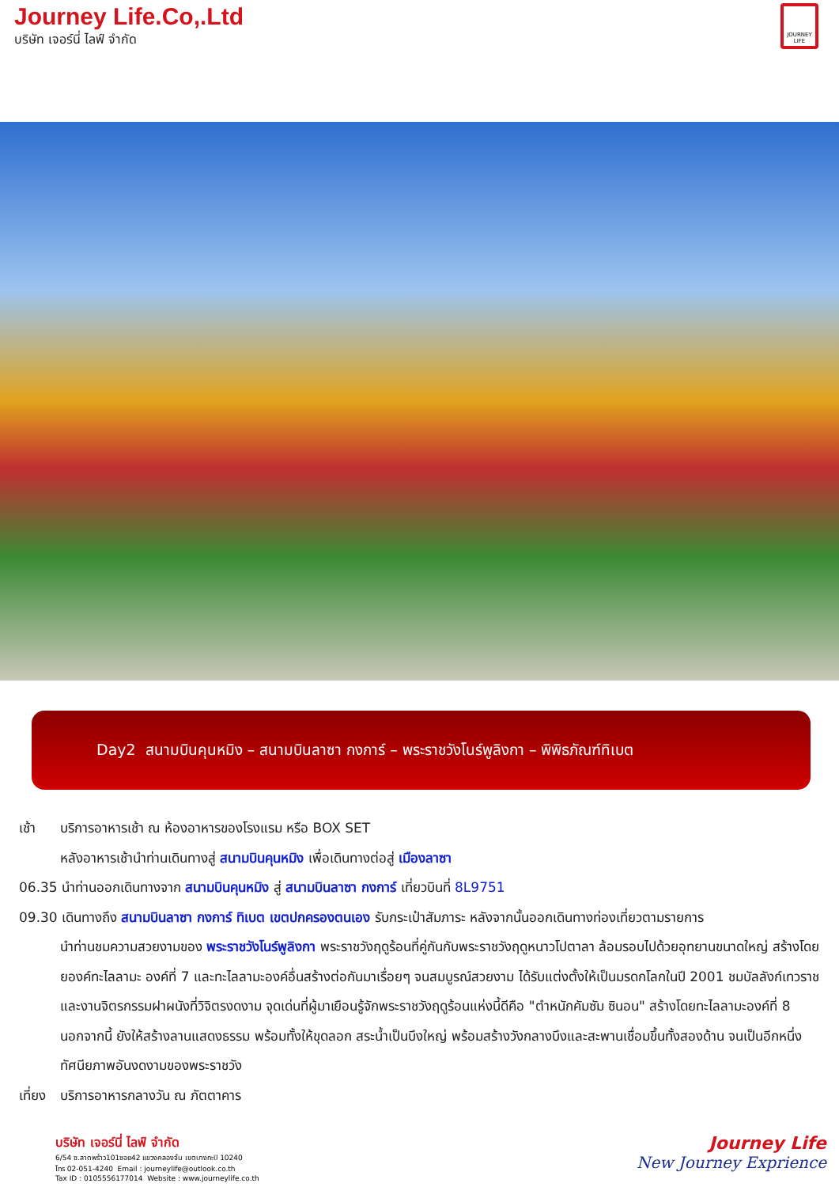Journey Life.Co,.Ltd
บริษัท เจอร์นี่ ไลฟ์ จำกัด
JOURNEY LIFE
Day2 สนามบินคุนหมิง – สนามบินลาซา กงการ์ – พระราชวังโนร์พูลิงกา – พิพิธภัณฑ์ทิเบต
เช้า บริการอาหารเช้า ณ ห้องอาหารของโรงแรม หรือ BOX SET
หลังอาหารเช้านำท่านเดินทางสู่ สนามบินคุนหมิง เพื่อเดินทางต่อสู่ เมืองลาซา
06.35 นำท่านออกเดินทางจาก สนามบินคุนหมิง สู่ สนามบินลาซา กงการ์ เที่ยวบินที่ 8L9751
09.30 เดินทางถึง สนามบินลาซา กงการ์ ทิเบต เขตปกครองตนเอง รับกระเป๋าสัมภาระ หลังจากนั้นออกเดินทางท่องเที่ยวตามรายการ
นำท่านชมความสวยงามของ พระราชวังโนร์พูลิงกา พระราชวังฤดูร้อนที่คู่กันกับพระราชวังฤดูหนาวโปตาลา ล้อมรอบไปด้วยอุทยานขนาดใหญ่ สร้างโดยยองค์ทะไลลามะ องค์ที่ 7 และทะไลลามะองค์อื่นสร้างต่อกันมาเรื่อยๆ จนสมบูรณ์สวยงาม ได้รับแต่งตั้งให้เป็นมรดกโลกในปี 2001 ชมบัลลังก์เทวราชและงานจิตรกรรมฝาผนังที่วิจิตรงดงาม จุดเด่นที่ผู้มาเยือนรู้จักพระราชวังฤดูร้อนแห่งนี้ดีคือ "ตำหนักคัมซัม ซินอน" สร้างโดยทะไลลามะองค์ที่ 8 นอกจากนี้ ยังให้สร้างลานแสดงธรรม พร้อมทั้งให้ขุดลอก สระน้ำเป็นบึงใหญ่ พร้อมสร้างวังกลางบึงและสะพานเชื่อมขึ้นทั้งสองด้าน จนเป็นอีกหนึ่งทัศนียภาพอันงดงามของพระราชวัง
เที่ยง บริการอาหารกลางวัน ณ ภัตตาคาร
บริษัท เจอร์นี่ ไลฟ์ จำกัด
6/54 ซ.ลาดพร้าว101ซอย42 แขวงคลองจั่น เขตบางกะปิ 10240
โทร 02-051-4240 Email : journeylife@outlook.co.th
Tax ID : 0105556177014 Website : www.journeylife.co.th
Journey Life
New Journey Exprience